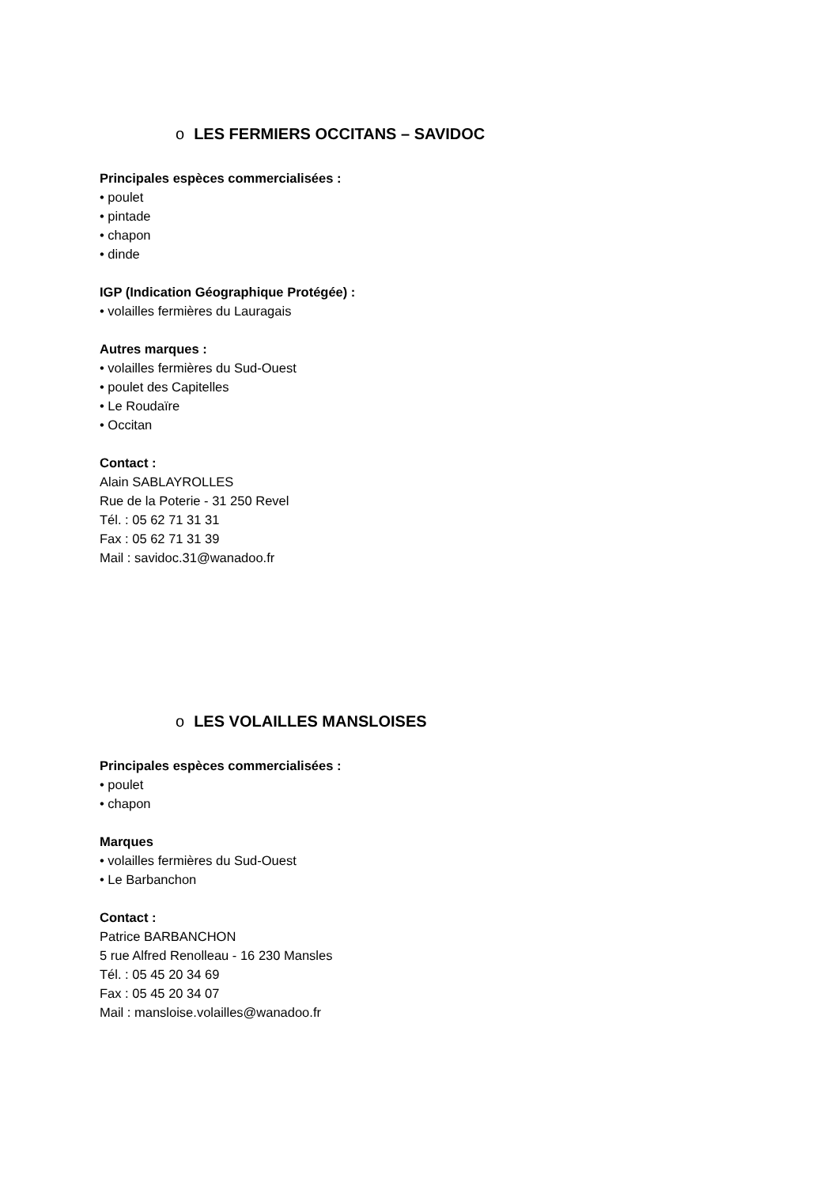o LES FERMIERS OCCITANS – SAVIDOC
Principales espèces commercialisées :
• poulet
• pintade
• chapon
• dinde
IGP (Indication Géographique Protégée) :
• volailles fermières du Lauragais
Autres marques :
• volailles fermières du Sud-Ouest
• poulet des Capitelles
• Le Roudaïre
• Occitan
Contact :
Alain SABLAYROLLES
Rue de la Poterie - 31 250 Revel
Tél. : 05 62 71 31 31
Fax : 05 62 71 31 39
Mail : savidoc.31@wanadoo.fr
o LES VOLAILLES MANSLOISES
Principales espèces commercialisées :
• poulet
• chapon
Marques
• volailles fermières du Sud-Ouest
• Le Barbanchon
Contact :
Patrice BARBANCHON
5 rue Alfred Renolleau - 16 230 Mansles
Tél. : 05 45 20 34 69
Fax : 05 45 20 34 07
Mail : mansloise.volailles@wanadoo.fr